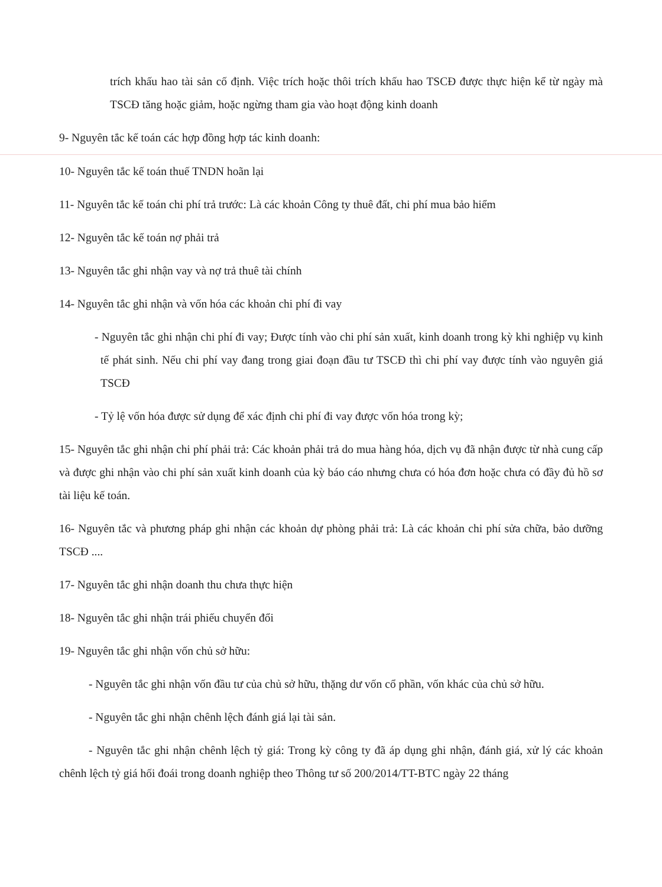trích khấu hao tài sản cố định. Việc trích hoặc thôi trích khấu hao TSCĐ được thực hiện kể từ ngày mà TSCĐ tăng hoặc giảm, hoặc ngừng tham gia vào hoạt động kinh doanh
9- Nguyên tắc kế toán các hợp đồng hợp tác kinh doanh:
10- Nguyên tắc kế toán thuế TNDN hoãn lại
11- Nguyên tắc kế toán chi phí trả trước: Là các khoản Công ty thuê đất, chi phí mua bảo hiểm
12- Nguyên tắc kế toán nợ phải trả
13- Nguyên tắc ghi nhận vay và nợ trả thuê tài chính
14- Nguyên tắc ghi nhận và vốn hóa các khoản chi phí đi vay
- Nguyên tắc ghi nhận chi phí đi vay; Được tính vào chi phí sản xuất, kinh doanh trong kỳ khi nghiệp vụ kinh tế phát sinh. Nếu chi phí vay đang trong giai đoạn đầu tư TSCĐ thì chi phí vay được tính vào nguyên giá TSCĐ
- Tỷ lệ vốn hóa được sử dụng để xác định chi phí đi vay được vốn hóa trong kỳ;
15- Nguyên tắc ghi nhận chi phí phải trả: Các khoản phải trả do mua hàng hóa, dịch vụ đã nhận được từ nhà cung cấp và được ghi nhận vào chi phí sản xuất kinh doanh của kỳ báo cáo nhưng chưa có hóa đơn hoặc chưa có đầy đủ hồ sơ tài liệu kế toán.
16- Nguyên tắc và phương pháp ghi nhận các khoản dự phòng phải trả: Là các khoản chi phí sửa chữa, bảo dưỡng TSCĐ ....
17- Nguyên tắc ghi nhận doanh thu chưa thực hiện
18- Nguyên tắc ghi nhận trái phiếu chuyển đổi
19- Nguyên tắc ghi nhận vốn chủ sở hữu:
- Nguyên tắc ghi nhận vốn đầu tư của chủ sở hữu, thặng dư vốn cổ phần, vốn khác của chủ sở hữu.
- Nguyên tắc ghi nhận chênh lệch đánh giá lại tài sản.
- Nguyên tắc ghi nhận chênh lệch tỷ giá: Trong kỳ công ty đã áp dụng ghi nhận, đánh giá, xử lý các khoản chênh lệch tỷ giá hối đoái trong doanh nghiệp theo Thông tư số 200/2014/TT-BTC ngày 22 tháng